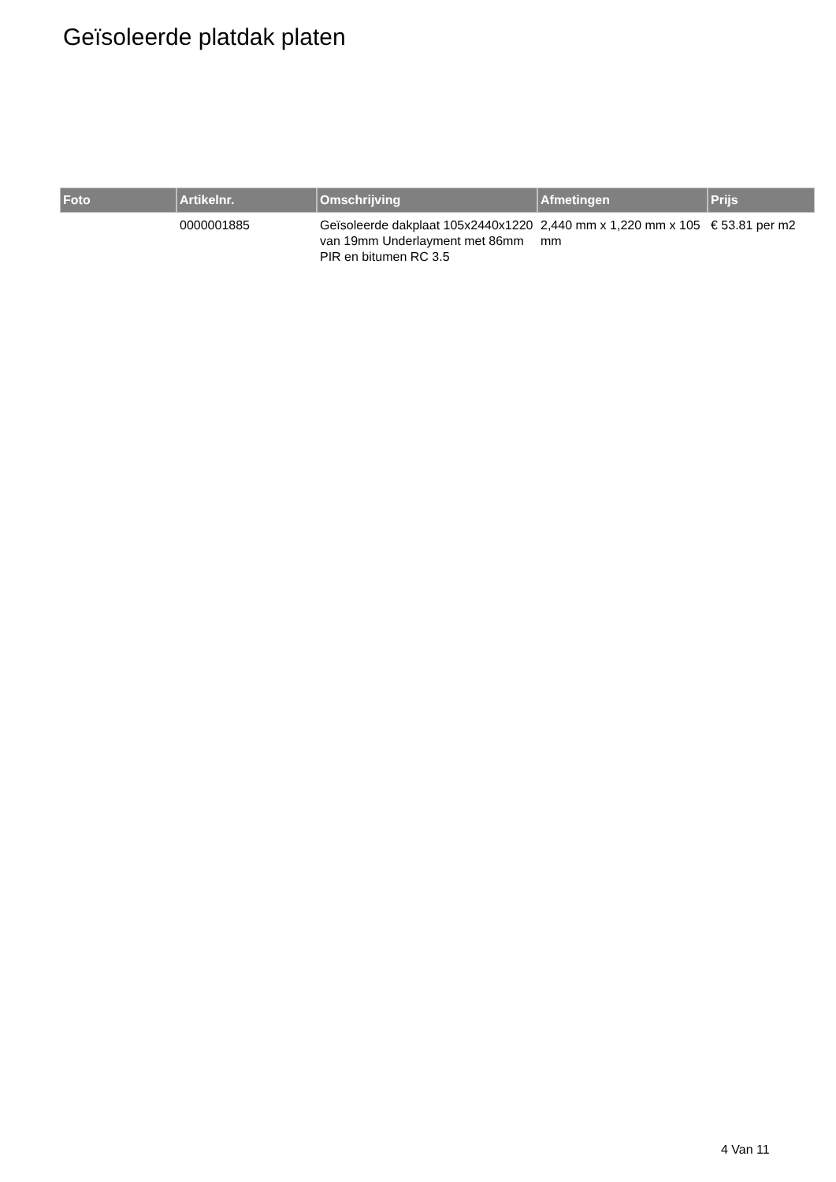Geïsoleerde platdak platen
| Foto | Artikelnr. | Omschrijving | Afmetingen | Prijs |
| --- | --- | --- | --- | --- |
| | 0000001885 | Geïsoleerde dakplaat 105x2440x1220 van 19mm Underlayment met 86mm PIR en bitumen RC 3.5 | 2,440 mm x 1,220 mm x 105 mm | € 53.81 per m2 |
4 Van 11